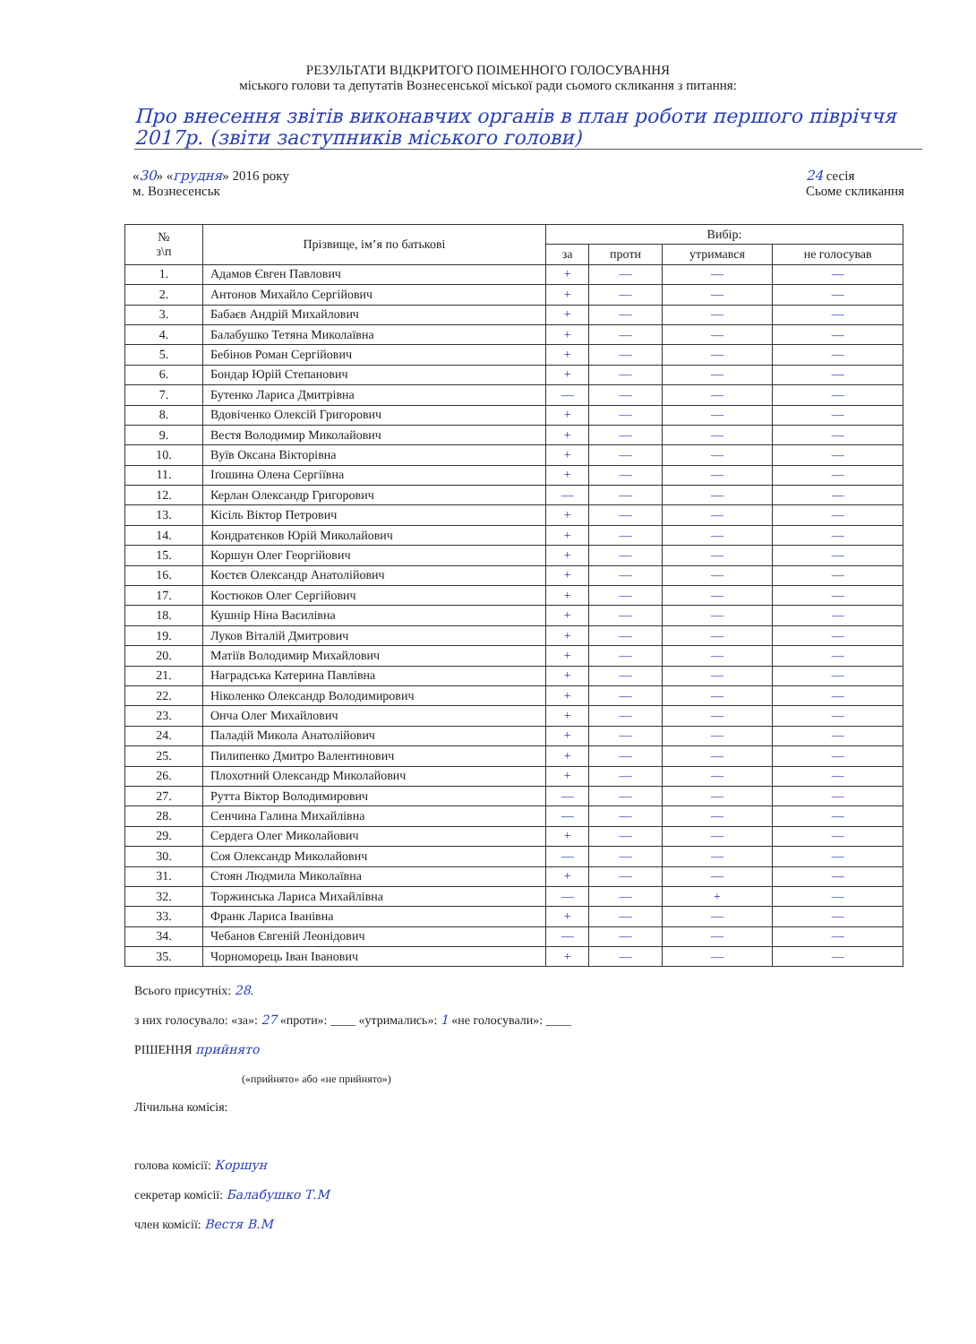РЕЗУЛЬТАТИ ВІДКРИТОГО ПОІМЕННОГО ГОЛОСУВАННЯ
міського голови та депутатів Вознесенської міської ради сьомого скликання з питання:
Про внесення звітів виконавчих органів в план роботи першого півріччя 2017р. (звіти заступників міського голови)
«30» «грудня» 2016 року
м. Вознесенськ
24 сесія
Сьоме скликання
| № з\п | Прізвище, ім’я по батькові | Вибір: | | | |
| --- | --- | --- | --- | --- | --- |
| | | за | проти | утримався | не голосував |
| 1. | Адамов Євген Павлович | + | — | — | — |
| 2. | Антонов Михайло Сергійович | + | — | — | — |
| 3. | Бабаєв Андрій Михайлович | + | — | — | — |
| 4. | Балабушко Тетяна Миколаївна | + | — | — | — |
| 5. | Бебінов Роман Сергійович | + | — | — | — |
| 6. | Бондар Юрій Степанович | + | — | — | — |
| 7. | Бутенко Лариса Дмитрівна | — | — | — | — |
| 8. | Вдовіченко Олексій Григорович | + | — | — | — |
| 9. | Вестя Володимир Миколайович | + | — | — | — |
| 10. | Вуїв Оксана Вікторівна | + | — | — | — |
| 11. | Іґошина Олена Сергіївна | + | — | — | — |
| 12. | Керлан Олександр Григорович | — | — | — | — |
| 13. | Кісіль Віктор Петрович | + | — | — | — |
| 14. | Кондратєнков Юрій Миколайович | + | — | — | — |
| 15. | Коршун Олег Георгійович | + | — | — | — |
| 16. | Костєв Олександр Анатолійович | + | — | — | — |
| 17. | Костюков Олег Сергійович | + | — | — | — |
| 18. | Кушнір Ніна Василівна | + | — | — | — |
| 19. | Луков Віталій Дмитрович | + | — | — | — |
| 20. | Матіїв Володимир Михайлович | + | — | — | — |
| 21. | Наградська Катерина Павлівна | + | — | — | — |
| 22. | Ніколенко Олександр Володимирович | + | — | — | — |
| 23. | Онча Олег Михайлович | + | — | — | — |
| 24. | Паладій Микола Анатолійович | + | — | — | — |
| 25. | Пилипенко Дмитро Валентинович | + | — | — | — |
| 26. | Плохотний Олександр Миколайович | + | — | — | — |
| 27. | Рутта Віктор Володимирович | — | — | — | — |
| 28. | Сенчина Галина Михайлівна | — | — | — | — |
| 29. | Сердега Олег Миколайович | + | — | — | — |
| 30. | Соя Олександр Миколайович | — | — | — | — |
| 31. | Стоян Людмила Миколаївна | + | — | — | — |
| 32. | Торжинська Лариса Михайлівна | — | — | + | — |
| 33. | Франк Лариса Іванівна | + | — | — | — |
| 34. | Чебанов Євгеній Леонідович | — | — | — | — |
| 35. | Чорноморець Іван Іванович | + | — | — | — |
Всього присутніх: 28.
з них голосувало: «за»: 27 «проти»: ____ «утримались»: 1 «не голосували»: ____
РІШЕННЯ прийнято
(«прийнято» або «не прийнято»)
Лічильна комісія:
голова комісії: Коршун
секретар комісії: Балабушко Т.М
член комісії: Вестя В.М